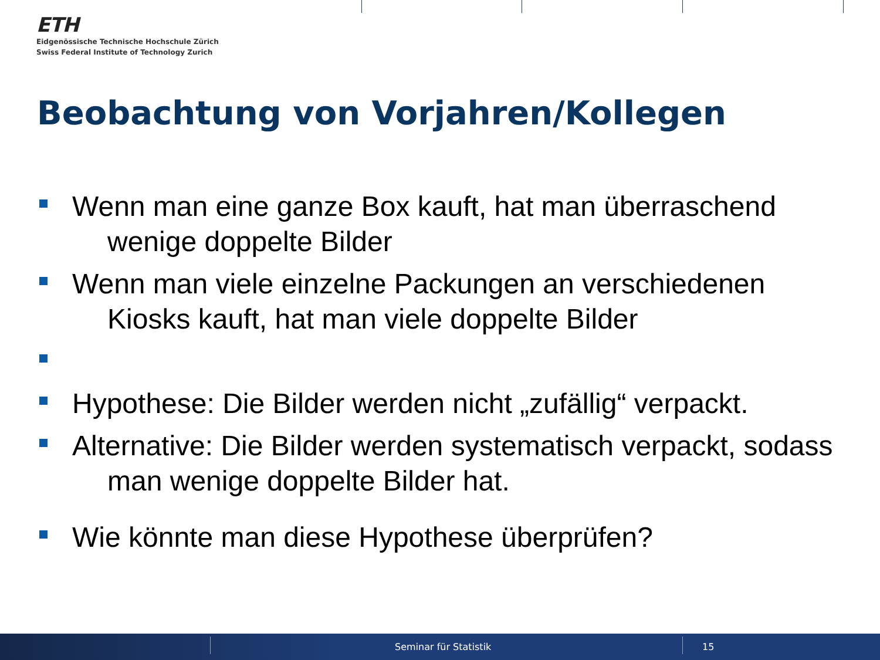ETH
Eidgenössische Technische Hochschule Zürich
Swiss Federal Institute of Technology Zurich
Beobachtung von Vorjahren/Kollegen
Wenn man eine ganze Box kauft, hat man überraschend wenige doppelte Bilder
Wenn man viele einzelne Packungen an verschiedenen Kiosks kauft, hat man viele doppelte Bilder
Hypothese: Die Bilder werden nicht „zufällig“ verpackt.
Alternative: Die Bilder werden systematisch verpackt, sodass man wenige doppelte Bilder hat.
Wie könnte man diese Hypothese überprüfen?
Seminar für Statistik 15